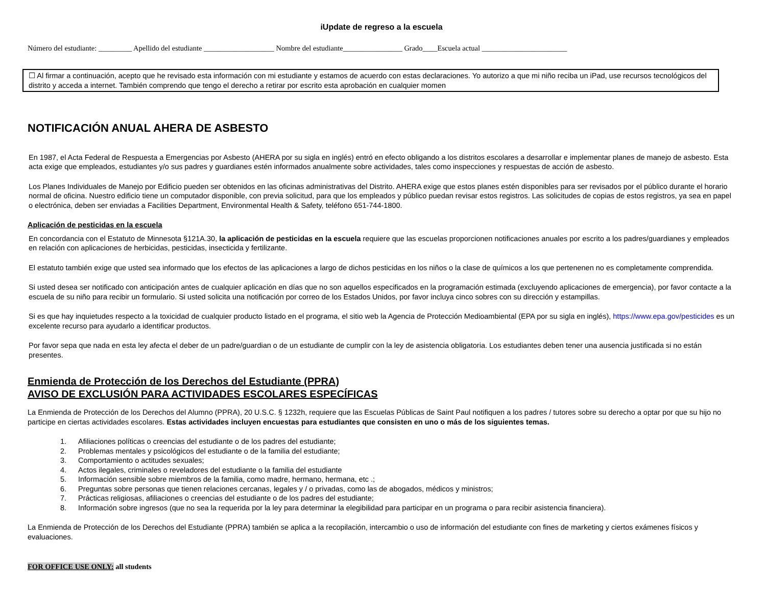iUpdate de regreso a la escuela
Número del estudiante: _________ Apellido del estudiante ___________________ Nombre del estudiante________________ Grado____Escuela actual _______________________
☐ Al firmar a continuación, acepto que he revisado esta información con mi estudiante y estamos de acuerdo con estas declaraciones. Yo autorizo a que mi niño reciba un iPad, use recursos tecnológicos del distrito y acceda a internet. También comprendo que tengo el derecho a retirar por escrito esta aprobación en cualquier momen
NOTIFICACIÓN ANUAL AHERA DE ASBESTO
En 1987, el Acta Federal de Respuesta a Emergencias por Asbesto (AHERA por su sigla en inglés) entró en efecto obligando a los distritos escolares a desarrollar e implementar planes de manejo de asbesto. Esta acta exige que empleados, estudiantes y/o sus padres y guardianes estén informados anualmente sobre actividades, tales como inspecciones y respuestas de acción de asbesto.
Los Planes Individuales de Manejo por Edificio pueden ser obtenidos en las oficinas administrativas del Distrito. AHERA exige que estos planes estén disponibles para ser revisados por el público durante el horario normal de oficina. Nuestro edificio tiene un computador disponible, con previa solicitud, para que los empleados y público puedan revisar estos registros. Las solicitudes de copias de estos registros, ya sea en papel o electrónica, deben ser enviadas a Facilities Department, Environmental Health & Safety, teléfono 651-744-1800.
Aplicación de pesticidas en la escuela
En concordancia con el Estatuto de Minnesota §121A.30, la aplicación de pesticidas en la escuela requiere que las escuelas proporcionen notificaciones anuales por escrito a los padres/guardianes y empleados en relación con aplicaciones de herbicidas, pesticidas, insecticida y fertilizante.
El estatuto también exige que usted sea informado que los efectos de las aplicaciones a largo de dichos pesticidas en los niños o la clase de químicos a los que pertenenen no es completamente comprendida.
Si usted desea ser notificado con anticipación antes de cualquier aplicación en días que no son aquellos especificados en la programación estimada (excluyendo aplicaciones de emergencia), por favor contacte a la escuela de su niño para recibir un formulario. Si usted solicita una notificación por correo de los Estados Unidos, por favor incluya cinco sobres con su dirección y estampillas.
Si es que hay inquietudes respecto a la toxicidad de cualquier producto listado en el programa, el sitio web la Agencia de Protección Medioambiental (EPA por su sigla en inglés), https://www.epa.gov/pesticides es un excelente recurso para ayudarlo a identificar productos.
Por favor sepa que nada en esta ley afecta el deber de un padre/guardian o de un estudiante de cumplir con la ley de asistencia obligatoria. Los estudiantes deben tener una ausencia justificada si no están presentes.
Enmienda de Protección de los Derechos del Estudiante (PPRA)
AVISO DE EXCLUSIÓN PARA ACTIVIDADES ESCOLARES ESPECÍFICAS
La Enmienda de Protección de los Derechos del Alumno (PPRA), 20 U.S.C. § 1232h, requiere que las Escuelas Públicas de Saint Paul notifiquen a los padres / tutores sobre su derecho a optar por que su hijo no participe en ciertas actividades escolares. Estas actividades incluyen encuestas para estudiantes que consisten en uno o más de los siguientes temas.
1. Afiliaciones políticas o creencias del estudiante o de los padres del estudiante;
2. Problemas mentales y psicológicos del estudiante o de la familia del estudiante;
3. Comportamiento o actitudes sexuales;
4. Actos ilegales, criminales o reveladores del estudiante o la familia del estudiante
5. Información sensible sobre miembros de la familia, como madre, hermano, hermana, etc .;
6. Preguntas sobre personas que tienen relaciones cercanas, legales y / o privadas, como las de abogados, médicos y ministros;
7. Prácticas religiosas, afiliaciones o creencias del estudiante o de los padres del estudiante;
8. Información sobre ingresos (que no sea la requerida por la ley para determinar la elegibilidad para participar en un programa o para recibir asistencia financiera).
La Enmienda de Protección de los Derechos del Estudiante (PPRA) también se aplica a la recopilación, intercambio o uso de información del estudiante con fines de marketing y ciertos exámenes físicos y evaluaciones.
FOR OFFICE USE ONLY: all students